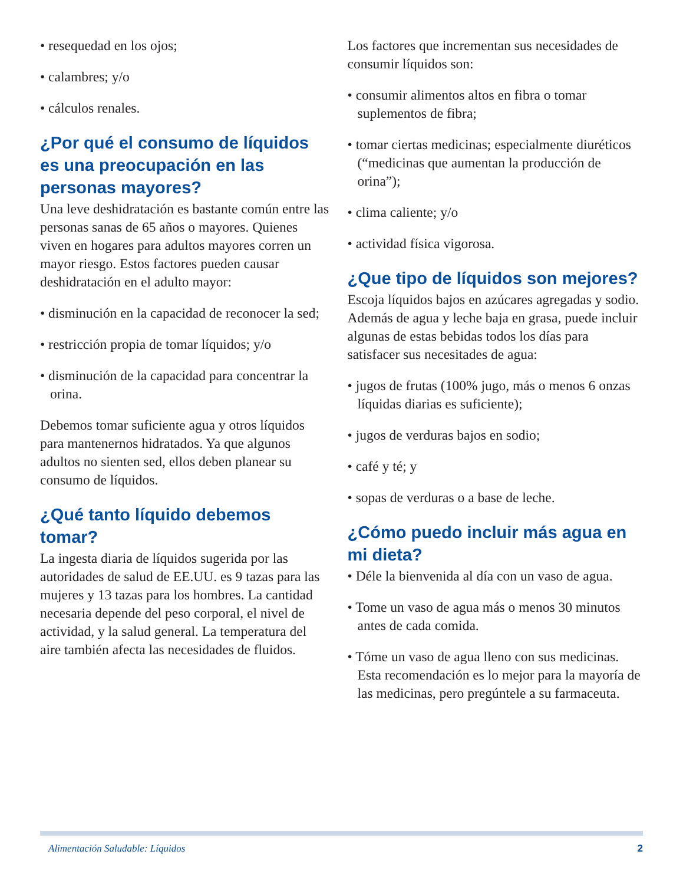• resequedad en los ojos;
• calambres; y/o
• cálculos renales.
¿Por qué el consumo de líquidos es una preocupación en las personas mayores?
Una leve deshidratación es bastante común entre las personas sanas de 65 años o mayores. Quienes viven en hogares para adultos mayores corren un mayor riesgo. Estos factores pueden causar deshidratación en el adulto mayor:
• disminución en la capacidad de reconocer la sed;
• restricción propia de tomar líquidos; y/o
• disminución de la capacidad para concentrar la orina.
Debemos tomar suficiente agua y otros líquidos para mantenernos hidratados. Ya que algunos adultos no sienten sed, ellos deben planear su consumo de líquidos.
¿Qué tanto líquido debemos tomar?
La ingesta diaria de líquidos sugerida por las autoridades de salud de EE.UU. es 9 tazas para las mujeres y 13 tazas para los hombres. La cantidad necesaria depende del peso corporal, el nivel de actividad, y la salud general. La temperatura del aire también afecta las necesidades de fluidos.
Los factores que incrementan sus necesidades de consumir líquidos son:
• consumir alimentos altos en fibra o tomar suplementos de fibra;
• tomar ciertas medicinas; especialmente diuréticos (“medicinas que aumentan la producción de orina”);
• clima caliente; y/o
• actividad física vigorosa.
¿Que tipo de líquidos son mejores?
Escoja líquidos bajos en azúcares agregadas y sodio. Además de agua y leche baja en grasa, puede incluir algunas de estas bebidas todos los días para satisfacer sus necesitades de agua:
• jugos de frutas (100% jugo, más o menos 6 onzas líquidas diarias es suficiente);
• jugos de verduras bajos en sodio;
• café y té; y
• sopas de verduras o a base de leche.
¿Cómo puedo incluir más agua en mi dieta?
• Déle la bienvenida al día con un vaso de agua.
• Tome un vaso de agua más o menos 30 minutos antes de cada comida.
• Tóme un vaso de agua lleno con sus medicinas. Esta recomendación es lo mejor para la mayoría de las medicinas, pero pregúntele a su farmaceuta.
Alimentación Saludable: Líquidos 2